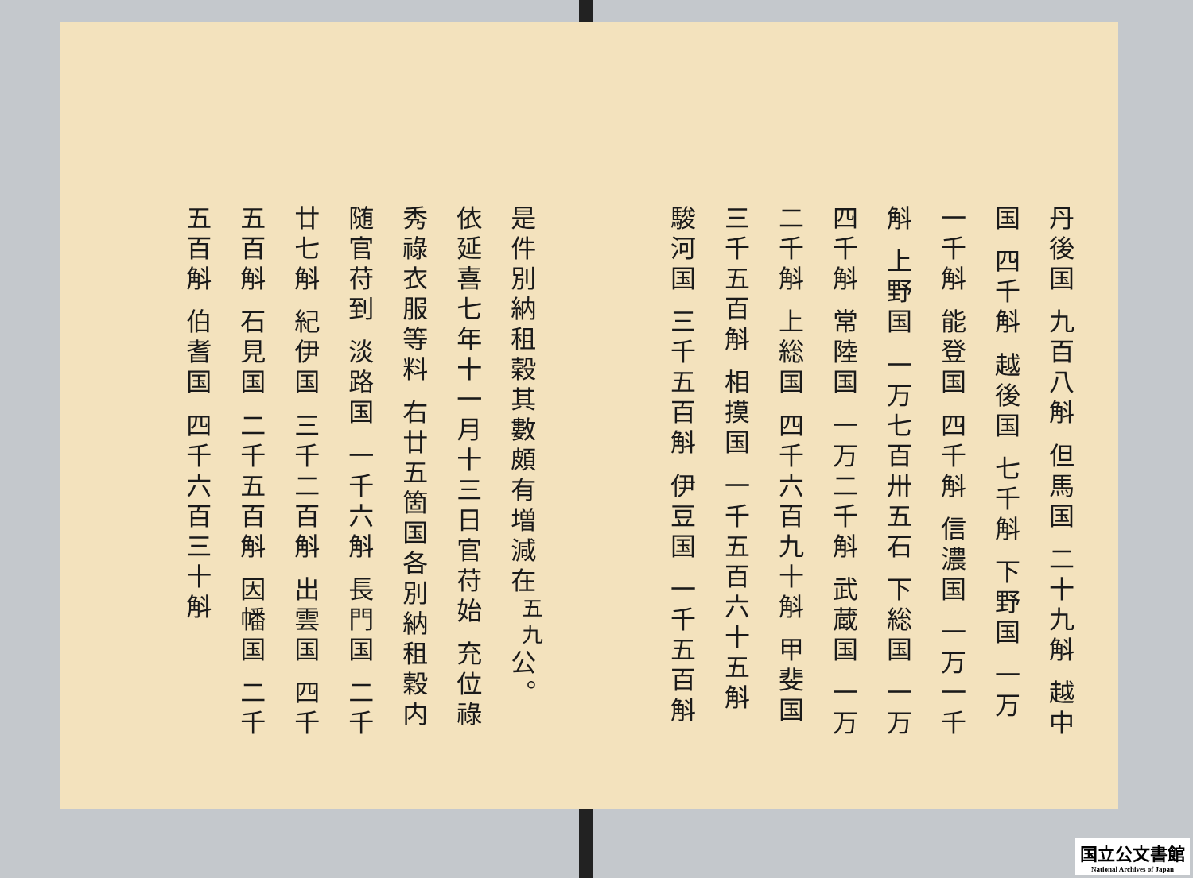是件別納租穀其數頗有増減在<sup>五九</sup>公。 依延喜七年十一月十三日官苻始 充位祿秀祿衣服等料 右廿五箇国各別納租穀内随官苻到 淡路国 一千六斛 長門国 二千廿七斛 紀伊国 三千二百斛 出雲国 四千五百斛 石見国 二千五百斛 因幡国 二千五百斛 伯耆国 四千六百三十斛
丹後国 九百八斛 但馬国 二十九斛 越中国 四千斛 越後国 七千斛 下野国 一万一千斛 能登国 四千斛 信濃国 一万一千斛 上野国 一万七百卅五石 下総国 一万四千斛 常陸国 一万二千斛 武蔵国 一万二千斛 上総国 四千六百九十斛 甲斐国 三千五百斛 相摸国 一千五百六十五斛 駿河国 三千五百斛 伊豆国 一千五百斛
国立公文書館
National Archives of Japan